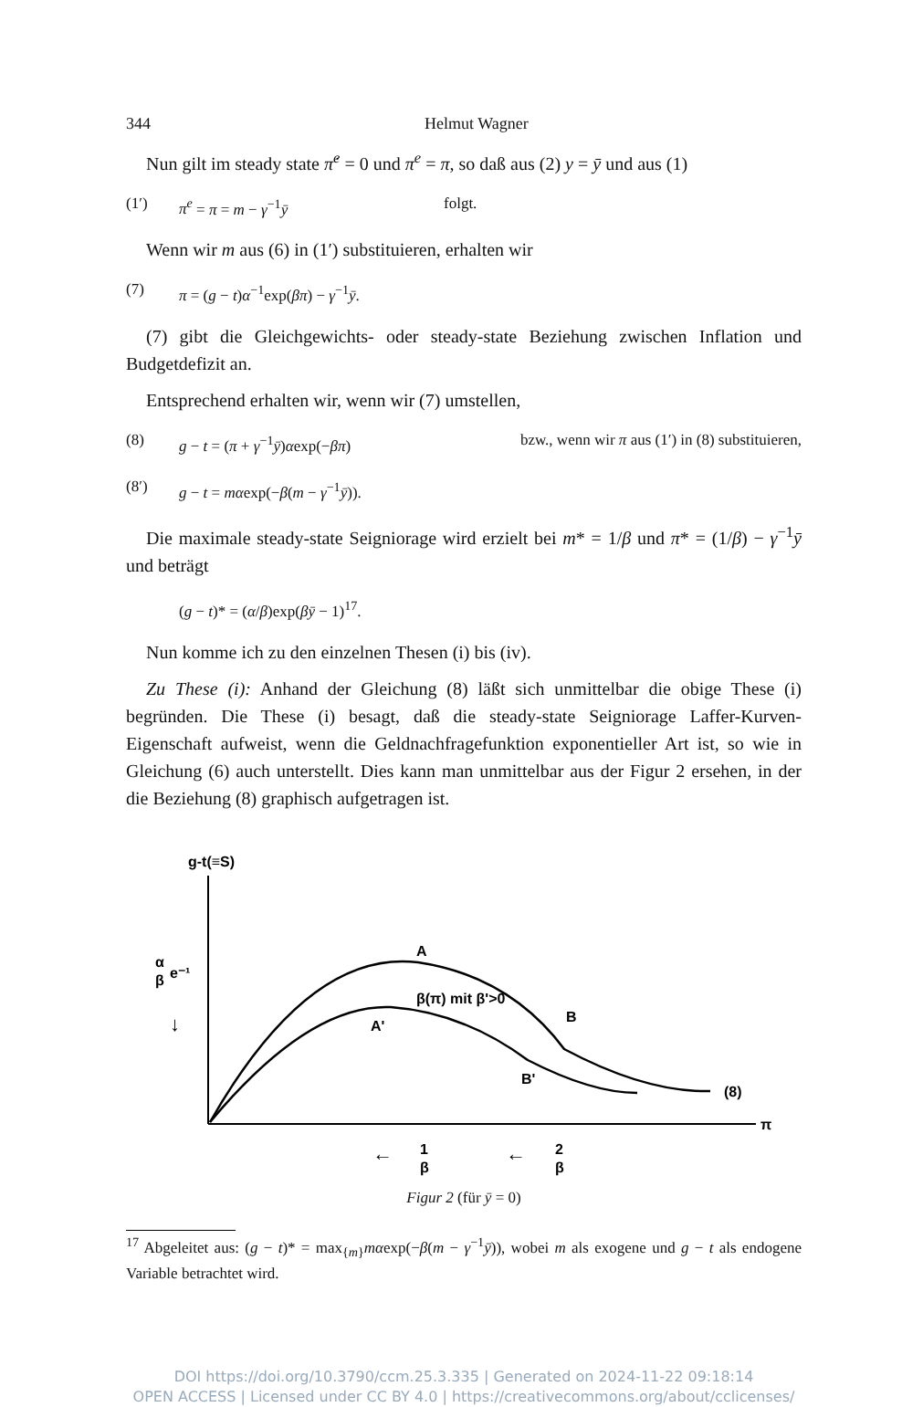344 Helmut Wagner
Nun gilt im steady state π̇<sup>e</sup> = 0 und π<sup>e</sup> = π, so daß aus (2) y = ȳ und aus (1)
(1′) π<sup>e</sup> = π = m − γ<sup>−1</sup>ȳ folgt.
Wenn wir m aus (6) in (1′) substituieren, erhalten wir
(7) π = (g − t)α<sup>−1</sup>exp(βπ) − γ<sup>−1</sup>ȳ.
(7) gibt die Gleichgewichts- oder steady-state Beziehung zwischen Inflation und Budgetdefizit an.
Entsprechend erhalten wir, wenn wir (7) umstellen,
(8) g − t = (π + γ<sup>−1</sup>ȳ)αexp(−βπ) bzw., wenn wir π aus (1′) in (8) substituieren,
(8′) g − t = mαexp(−β(m − γ<sup>−1</sup>ȳ)).
Die maximale steady-state Seigniorage wird erzielt bei m* = 1/β und π* = (1/β) − γ<sup>−1</sup>ȳ und beträgt
(g − t)* = (α/β)exp(βȳ − 1)<sup>17</sup>.
Nun komme ich zu den einzelnen Thesen (i) bis (iv).
Zu These (i): Anhand der Gleichung (8) läßt sich unmittelbar die obige These (i) begründen. Die These (i) besagt, daß die steady-state Seigniorage Laffer-Kurven-Eigenschaft aufweist, wenn die Geldnachfragefunktion exponentieller Art ist, so wie in Gleichung (6) auch unterstellt. Dies kann man unmittelbar aus der Figur 2 ersehen, in der die Beziehung (8) graphisch aufgetragen ist.
g-t(≡S)
π
α
β
e⁻¹
↓
A
A'
β(π) mit β'>0
B
B'
(8)
1
β
2
β
←
←
Figur 2 (für ȳ = 0)
<sup>17</sup> Abgeleitet aus: (g − t)* = max<sub>{m}</sub>mαexp(−β(m − γ<sup>−1</sup>ȳ)), wobei m als exogene und g − t als endogene Variable betrachtet wird.
DOI https://doi.org/10.3790/ccm.25.3.335 | Generated on 2024-11-22 09:18:14
OPEN ACCESS | Licensed under CC BY 4.0 | https://creativecommons.org/about/cclicenses/